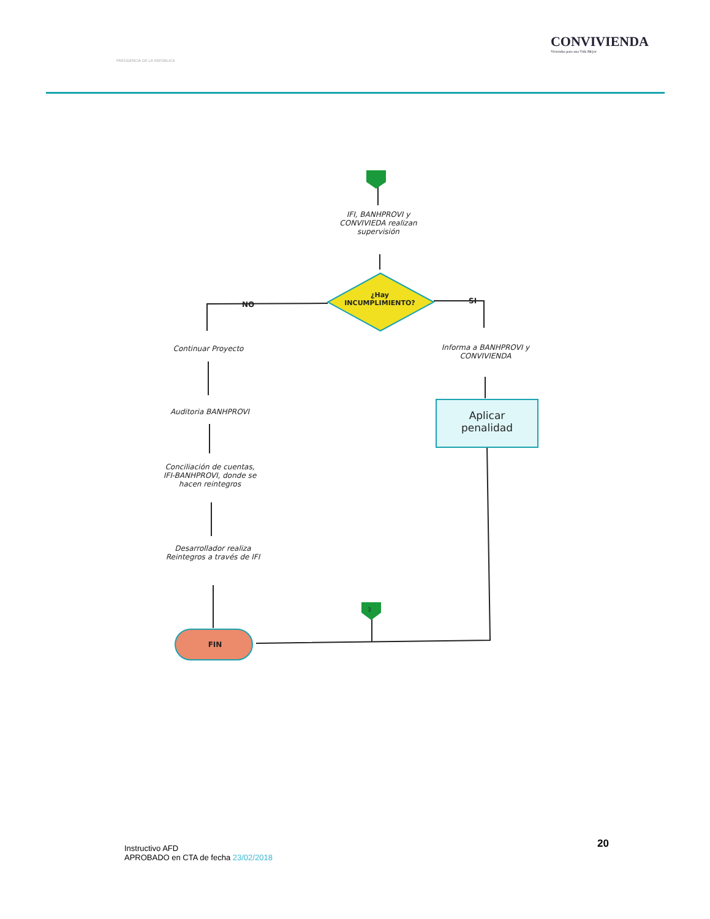PRESIDENCIA DE LA REPÚBLICA
CONVIVIENDA
Viviendas para una Vida Mejor
IFI, BANHPROVI y CONVIVIEDA realizan supervisión
¿Hay INCUMPLIMIENTO?
NO SI
Continuar Proyecto
Auditoria BANHPROVI
Conciliación de cuentas, IFI-BANHPROVI, donde se hacen reintegros
Desarrollador realiza Reintegros a través de IFI
Informa a BANHPROVI y CONVIVIENDA
Aplicar penalidad
FIN
3
Instructivo AFD
APROBADO en CTA de fecha 23/02/2018
20